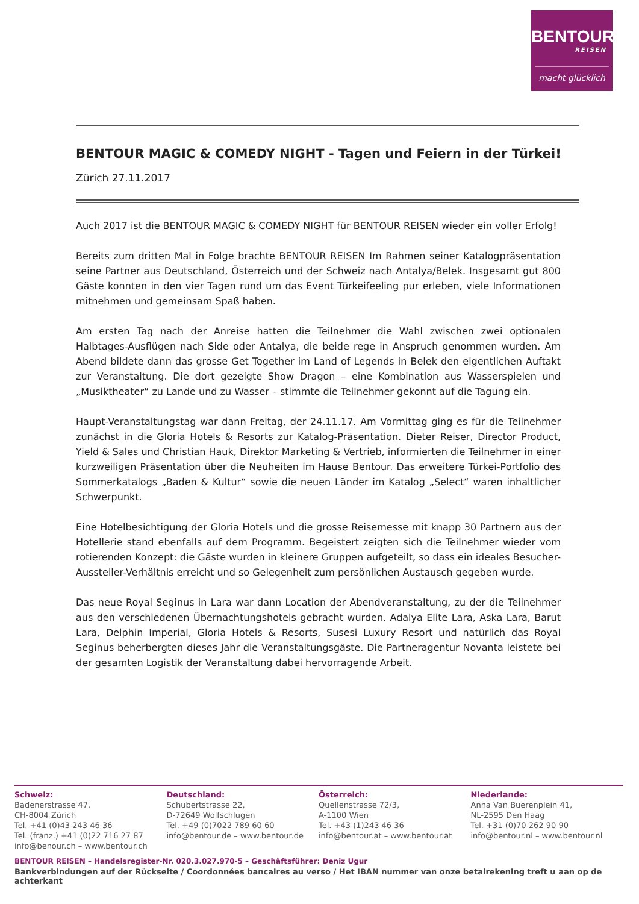BENTOUR
REISEN
macht glücklich
BENTOUR MAGIC & COMEDY NIGHT - Tagen und Feiern in der Türkei!
Zürich 27.11.2017
Auch 2017 ist die BENTOUR MAGIC & COMEDY NIGHT für BENTOUR REISEN wieder ein voller Erfolg!
Bereits zum dritten Mal in Folge brachte BENTOUR REISEN Im Rahmen seiner Katalogpräsentation seine Partner aus Deutschland, Österreich und der Schweiz nach Antalya/Belek. Insgesamt gut 800 Gäste konnten in den vier Tagen rund um das Event Türkeifeeling pur erleben, viele Informationen mitnehmen und gemeinsam Spaß haben.
Am ersten Tag nach der Anreise hatten die Teilnehmer die Wahl zwischen zwei optionalen Halbtages-Ausflügen nach Side oder Antalya, die beide rege in Anspruch genommen wurden. Am Abend bildete dann das grosse Get Together im Land of Legends in Belek den eigentlichen Auftakt zur Veranstaltung. Die dort gezeigte Show Dragon – eine Kombination aus Wasserspielen und „Musiktheater“ zu Lande und zu Wasser – stimmte die Teilnehmer gekonnt auf die Tagung ein.
Haupt-Veranstaltungstag war dann Freitag, der 24.11.17. Am Vormittag ging es für die Teilnehmer zunächst in die Gloria Hotels & Resorts zur Katalog-Präsentation. Dieter Reiser, Director Product, Yield & Sales und Christian Hauk, Direktor Marketing & Vertrieb, informierten die Teilnehmer in einer kurzweiligen Präsentation über die Neuheiten im Hause Bentour. Das erweitere Türkei-Portfolio des Sommerkatalogs „Baden & Kultur“ sowie die neuen Länder im Katalog „Select“ waren inhaltlicher Schwerpunkt.
Eine Hotelbesichtigung der Gloria Hotels und die grosse Reisemesse mit knapp 30 Partnern aus der Hotellerie stand ebenfalls auf dem Programm. Begeistert zeigten sich die Teilnehmer wieder vom rotierenden Konzept: die Gäste wurden in kleinere Gruppen aufgeteilt, so dass ein ideales Besucher-Aussteller-Verhältnis erreicht und so Gelegenheit zum persönlichen Austausch gegeben wurde.
Das neue Royal Seginus in Lara war dann Location der Abendveranstaltung, zu der die Teilnehmer aus den verschiedenen Übernachtungshotels gebracht wurden. Adalya Elite Lara, Aska Lara, Barut Lara, Delphin Imperial, Gloria Hotels & Resorts, Susesi Luxury Resort und natürlich das Royal Seginus beherbergten dieses Jahr die Veranstaltungsgäste. Die Partneragentur Novanta leistete bei der gesamten Logistik der Veranstaltung dabei hervorragende Arbeit.
Schweiz:
Badenerstrasse 47,
CH-8004 Zürich
Tel. +41 (0)43 243 46 36
Tel. (franz.) +41 (0)22 716 27 87
info@benour.ch – www.bentour.ch
Deutschland:
Schubertstrasse 22,
D-72649 Wolfschlugen
Tel. +49 (0)7022 789 60 60
info@bentour.de – www.bentour.de
Österreich:
Quellenstrasse 72/3,
A-1100 Wien
Tel. +43 (1)243 46 36
info@bentour.at – www.bentour.at
Niederlande:
Anna Van Buerenplein 41,
NL-2595 Den Haag
Tel. +31 (0)70 262 90 90
info@bentour.nl – www.bentour.nl
BENTOUR REISEN – Handelsregister-Nr. 020.3.027.970-5 – Geschäftsführer: Deniz Ugur
Bankverbindungen auf der Rückseite / Coordonnées bancaires au verso / Het IBAN nummer van onze betalrekening treft u aan op de achterkant